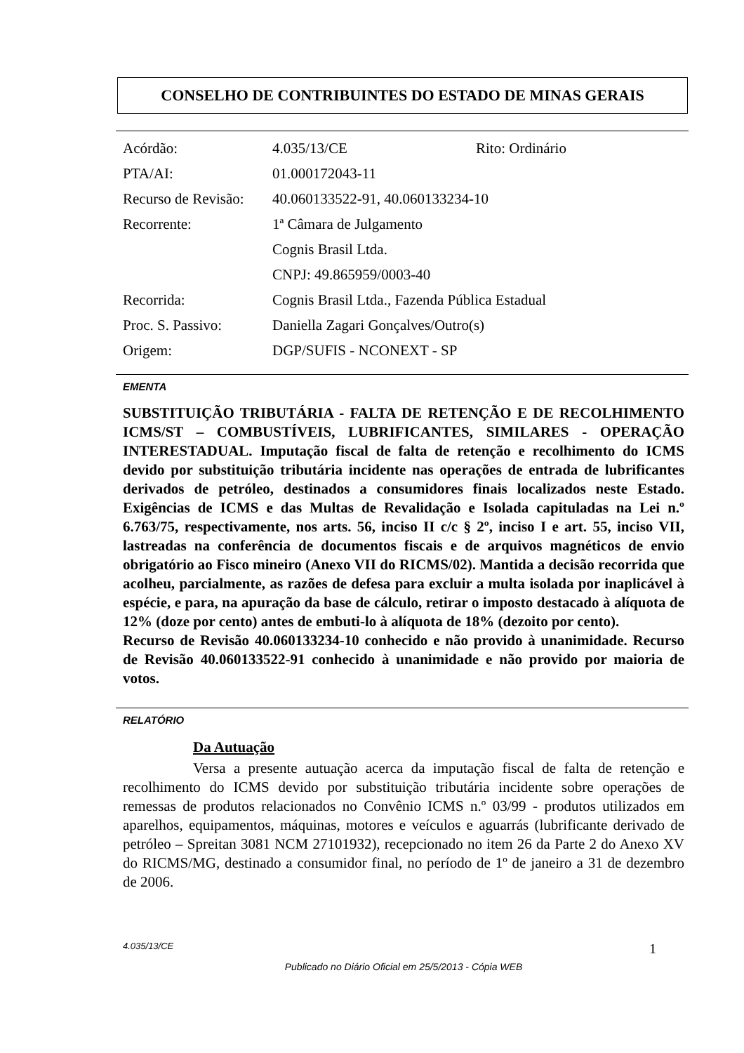CONSELHO DE CONTRIBUINTES DO ESTADO DE MINAS GERAIS
| Acórdão: | 4.035/13/CE | Rito: Ordinário |
| PTA/AI: | 01.000172043-11 | |
| Recurso de Revisão: | 40.060133522-91, 40.060133234-10 | |
| Recorrente: | 1ª Câmara de Julgamento | |
| | Cognis Brasil Ltda. | |
| | CNPJ: 49.865959/0003-40 | |
| Recorrida: | Cognis Brasil Ltda., Fazenda Pública Estadual | |
| Proc. S. Passivo: | Daniella Zagari Gonçalves/Outro(s) | |
| Origem: | DGP/SUFIS - NCONEXT - SP | |
EMENTA
SUBSTITUIÇÃO TRIBUTÁRIA - FALTA DE RETENÇÃO E DE RECOLHIMENTO ICMS/ST – COMBUSTÍVEIS, LUBRIFICANTES, SIMILARES - OPERAÇÃO INTERESTADUAL. Imputação fiscal de falta de retenção e recolhimento do ICMS devido por substituição tributária incidente nas operações de entrada de lubrificantes derivados de petróleo, destinados a consumidores finais localizados neste Estado. Exigências de ICMS e das Multas de Revalidação e Isolada capituladas na Lei n.º 6.763/75, respectivamente, nos arts. 56, inciso II c/c § 2º, inciso I e art. 55, inciso VII, lastreadas na conferência de documentos fiscais e de arquivos magnéticos de envio obrigatório ao Fisco mineiro (Anexo VII do RICMS/02). Mantida a decisão recorrida que acolheu, parcialmente, as razões de defesa para excluir a multa isolada por inaplicável à espécie, e para, na apuração da base de cálculo, retirar o imposto destacado à alíquota de 12% (doze por cento) antes de embuti-lo à alíquota de 18% (dezoito por cento).
Recurso de Revisão 40.060133234-10 conhecido e não provido à unanimidade. Recurso de Revisão 40.060133522-91 conhecido à unanimidade e não provido por maioria de votos.
RELATÓRIO
Da Autuação
Versa a presente autuação acerca da imputação fiscal de falta de retenção e recolhimento do ICMS devido por substituição tributária incidente sobre operações de remessas de produtos relacionados no Convênio ICMS n.º 03/99 - produtos utilizados em aparelhos, equipamentos, máquinas, motores e veículos e aguarrás (lubrificante derivado de petróleo – Spreitan 3081 NCM 27101932), recepcionado no item 26 da Parte 2 do Anexo XV do RICMS/MG, destinado a consumidor final, no período de 1º de janeiro a 31 de dezembro de 2006.
4.035/13/CE 1
Publicado no Diário Oficial em 25/5/2013 - Cópia WEB